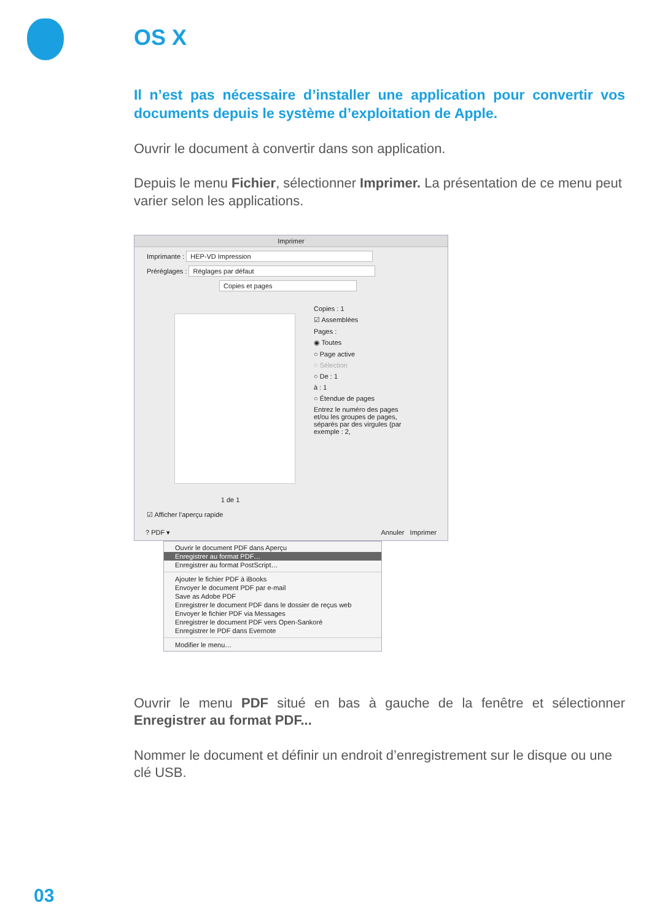OS X
Il n’est pas nécessaire d’installer une application pour convertir vos documents depuis le système d’exploitation de Apple.
Ouvrir le document à convertir dans son application.
Depuis le menu Fichier, sélectionner Imprimer. La présentation de ce menu peut varier selon les applications.
Imprimer
Imprimante : HEP-VD Impression
Préréglages : Réglages par défaut
Copies et pages
1 de 1
☑ Afficher l'aperçu rapide
Copies : 1
☑ Assemblées
Pages :
◉ Toutes
○ Page active
○ Sélection
○ De : 1
à : 1
○ Étendue de pages
Entrez le numéro des pages et/ou les groupes de pages, séparés par des virgules (par exemple : 2,
? PDF ▾ Annuler Imprimer
Ouvrir le document PDF dans Aperçu
Enregistrer au format PDF…
Enregistrer au format PostScript…
Ajouter le fichier PDF à iBooks
Envoyer le document PDF par e-mail
Save as Adobe PDF
Enregistrer le document PDF dans le dossier de reçus web
Envoyer le fichier PDF via Messages
Enregistrer le document PDF vers Open-Sankoré
Enregistrer le PDF dans Evernote
Modifier le menu…
Ouvrir le menu PDF situé en bas à gauche de la fenêtre et sélectionner Enregistrer au format PDF...
Nommer le document et définir un endroit d’enregistrement sur le disque ou une clé USB.
03